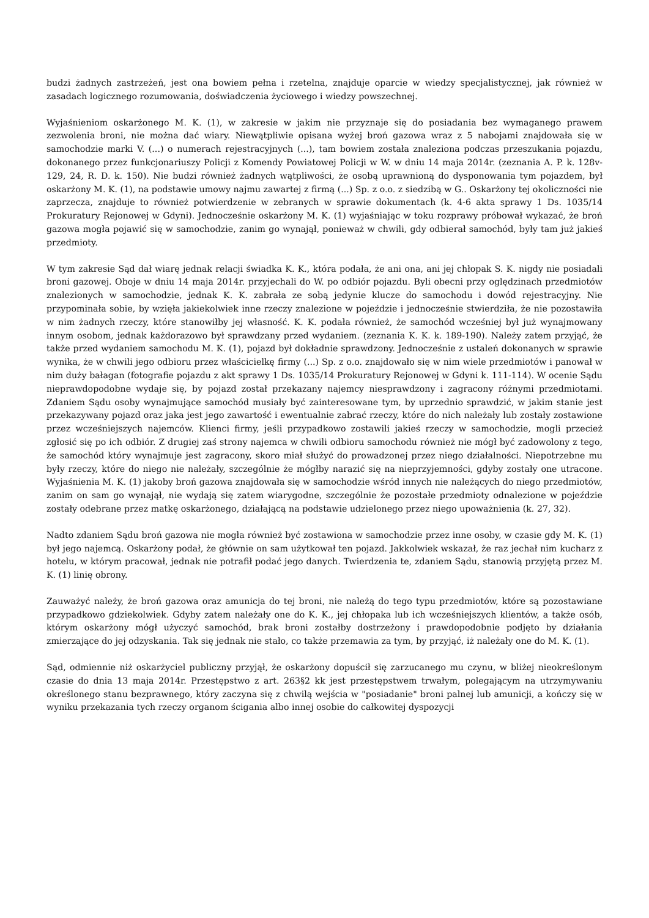budzi żadnych zastrzeżeń, jest ona bowiem pełna i rzetelna, znajduje oparcie w wiedzy specjalistycznej, jak również w zasadach logicznego rozumowania, doświadczenia życiowego i wiedzy powszechnej.
Wyjaśnieniom oskarżonego M. K. (1), w zakresie w jakim nie przyznaje się do posiadania bez wymaganego prawem zezwolenia broni, nie można dać wiary. Niewątpliwie opisana wyżej broń gazowa wraz z 5 nabojami znajdowała się w samochodzie marki V. (...) o numerach rejestracyjnych (...), tam bowiem została znaleziona podczas przeszukania pojazdu, dokonanego przez funkcjonariuszy Policji z Komendy Powiatowej Policji w W. w dniu 14 maja 2014r. (zeznania A. P. k. 128v-129, 24, R. D. k. 150). Nie budzi również żadnych wątpliwości, że osobą uprawnioną do dysponowania tym pojazdem, był oskarżony M. K. (1), na podstawie umowy najmu zawartej z firmą (...) Sp. z o.o. z siedzibą w G.. Oskarżony tej okoliczności nie zaprzecza, znajduje to również potwierdzenie w zebranych w sprawie dokumentach (k. 4-6 akta sprawy 1 Ds. 1035/14 Prokuratury Rejonowej w Gdyni). Jednocześnie oskarżony M. K. (1) wyjaśniając w toku rozprawy próbował wykazać, że broń gazowa mogła pojawić się w samochodzie, zanim go wynajął, ponieważ w chwili, gdy odbierał samochód, były tam już jakieś przedmioty.
W tym zakresie Sąd dał wiarę jednak relacji świadka K. K., która podała, że ani ona, ani jej chłopak S. K. nigdy nie posiadali broni gazowej. Oboje w dniu 14 maja 2014r. przyjechali do W. po odbiór pojazdu. Byli obecni przy oględzinach przedmiotów znalezionych w samochodzie, jednak K. K. zabrała ze sobą jedynie klucze do samochodu i dowód rejestracyjny. Nie przypominała sobie, by wzięła jakiekolwiek inne rzeczy znalezione w pojeździe i jednocześnie stwierdziła, że nie pozostawiła w nim żadnych rzeczy, które stanowiłby jej własność. K. K. podała również, że samochód wcześniej był już wynajmowany innym osobom, jednak każdorazowo był sprawdzany przed wydaniem. (zeznania K. K. k. 189-190). Należy zatem przyjąć, że także przed wydaniem samochodu M. K. (1), pojazd był dokładnie sprawdzony. Jednocześnie z ustaleń dokonanych w sprawie wynika, że w chwili jego odbioru przez właścicielkę firmy (...) Sp. z o.o. znajdowało się w nim wiele przedmiotów i panował w nim duży bałagan (fotografie pojazdu z akt sprawy 1 Ds. 1035/14 Prokuratury Rejonowej w Gdyni k. 111-114). W ocenie Sądu nieprawdopodobne wydaje się, by pojazd został przekazany najemcy niesprawdzony i zagracony różnymi przedmiotami. Zdaniem Sądu osoby wynajmujące samochód musiały być zainteresowane tym, by uprzednio sprawdzić, w jakim stanie jest przekazywany pojazd oraz jaka jest jego zawartość i ewentualnie zabrać rzeczy, które do nich należały lub zostały zostawione przez wcześniejszych najemców. Klienci firmy, jeśli przypadkowo zostawili jakieś rzeczy w samochodzie, mogli przecież zgłosić się po ich odbiór. Z drugiej zaś strony najemca w chwili odbioru samochodu również nie mógł być zadowolony z tego, że samochód który wynajmuje jest zagracony, skoro miał służyć do prowadzonej przez niego działalności. Niepotrzebne mu były rzeczy, które do niego nie należały, szczególnie że mógłby narazić się na nieprzyjemności, gdyby zostały one utracone. Wyjaśnienia M. K. (1) jakoby broń gazowa znajdowała się w samochodzie wśród innych nie należących do niego przedmiotów, zanim on sam go wynajął, nie wydają się zatem wiarygodne, szczególnie że pozostałe przedmioty odnalezione w pojeździe zostały odebrane przez matkę oskarżonego, działającą na podstawie udzielonego przez niego upoważnienia (k. 27, 32).
Nadto zdaniem Sądu broń gazowa nie mogła również być zostawiona w samochodzie przez inne osoby, w czasie gdy M. K. (1) był jego najemcą. Oskarżony podał, że głównie on sam użytkował ten pojazd. Jakkolwiek wskazał, że raz jechał nim kucharz z hotelu, w którym pracował, jednak nie potrafił podać jego danych. Twierdzenia te, zdaniem Sądu, stanowią przyjętą przez M. K. (1) linię obrony.
Zauważyć należy, że broń gazowa oraz amunicja do tej broni, nie należą do tego typu przedmiotów, które są pozostawiane przypadkowo gdziekolwiek. Gdyby zatem należały one do K. K., jej chłopaka lub ich wcześniejszych klientów, a także osób, którym oskarżony mógł użyczyć samochód, brak broni zostałby dostrzeżony i prawdopodobnie podjęto by działania zmierzające do jej odzyskania. Tak się jednak nie stało, co także przemawia za tym, by przyjąć, iż należały one do M. K. (1).
Sąd, odmiennie niż oskarżyciel publiczny przyjął, że oskarżony dopuścił się zarzucanego mu czynu, w bliżej nieokreślonym czasie do dnia 13 maja 2014r. Przestępstwo z art. 263§2 kk jest przestępstwem trwałym, polegającym na utrzymywaniu określonego stanu bezprawnego, który zaczyna się z chwilą wejścia w "posiadanie" broni palnej lub amunicji, a kończy się w wyniku przekazania tych rzeczy organom ścigania albo innej osobie do całkowitej dyspozycji